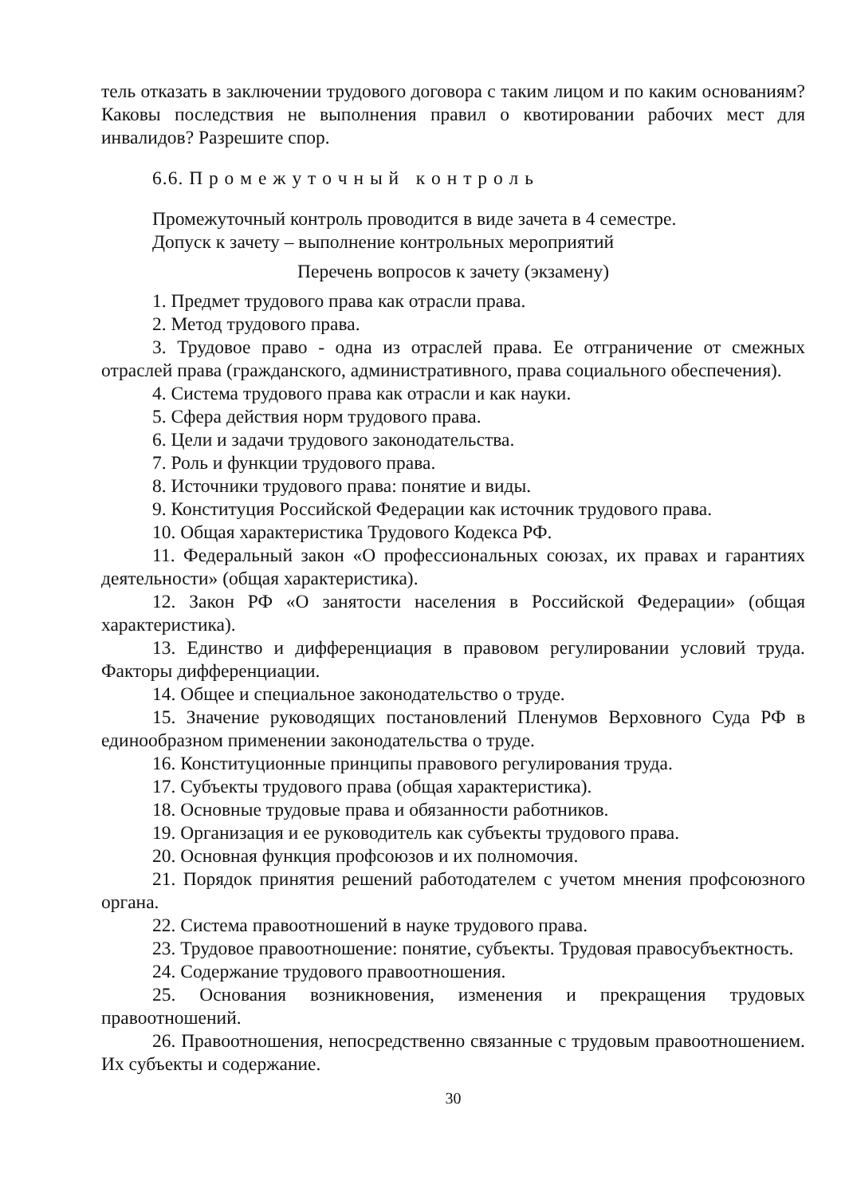тель отказать в заключении трудового договора с таким лицом и по каким основаниям? Каковы последствия не выполнения правил о квотировании рабочих мест для инвалидов? Разрешите спор.
6.6. П р о м е ж у т о ч н ы й к о н т р о л ь
Промежуточный контроль проводится в виде зачета в 4 семестре.
Допуск к зачету – выполнение контрольных мероприятий
Перечень вопросов к зачету (экзамену)
1. Предмет трудового права как отрасли права.
2. Метод трудового права.
3. Трудовое право - одна из отраслей права. Ее отграничение от смежных отраслей права (гражданского, административного, права социального обеспечения).
4. Система трудового права как отрасли и как науки.
5. Сфера действия норм трудового права.
6. Цели и задачи трудового законодательства.
7. Роль и функции трудового права.
8. Источники трудового права: понятие и виды.
9. Конституция Российской Федерации как источник трудового права.
10. Общая характеристика Трудового Кодекса РФ.
11. Федеральный закон «О профессиональных союзах, их правах и гарантиях деятельности» (общая характеристика).
12. Закон РФ «О занятости населения в Российской Федерации» (общая характеристика).
13. Единство и дифференциация в правовом регулировании условий труда. Факторы дифференциации.
14. Общее и специальное законодательство о труде.
15. Значение руководящих постановлений Пленумов Верховного Суда РФ в единообразном применении законодательства о труде.
16. Конституционные принципы правового регулирования труда.
17. Субъекты трудового права (общая характеристика).
18. Основные трудовые права и обязанности работников.
19. Организация и ее руководитель как субъекты трудового права.
20. Основная функция профсоюзов и их полномочия.
21. Порядок принятия решений работодателем с учетом мнения профсоюзного органа.
22. Система правоотношений в науке трудового права.
23. Трудовое правоотношение: понятие, субъекты. Трудовая правосубъектность.
24. Содержание трудового правоотношения.
25. Основания возникновения, изменения и прекращения трудовых правоотношений.
26. Правоотношения, непосредственно связанные с трудовым правоотношением. Их субъекты и содержание.
30